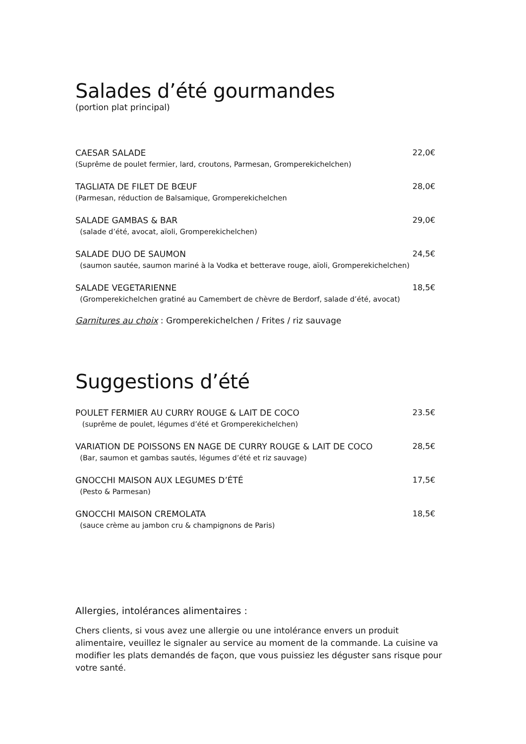Salades d’été gourmandes
(portion plat principal)
CAESAR SALADE
(Suprême de poulet fermier, lard, croutons, Parmesan, Gromperekichelchen)
22,0€
TAGLIATA DE FILET DE BŒUF
(Parmesan, réduction de Balsamique, Gromperekichelchen
28,0€
SALADE GAMBAS & BAR
(salade d’été, avocat, aïoli, Gromperekichelchen)
29,0€
SALADE DUO DE SAUMON
(saumon sautée, saumon mariné à la Vodka et betterave rouge, aïoli, Gromperekichelchen)
24,5€
SALADE VEGETARIENNE
(Gromperekichelchen gratiné au Camembert de chèvre de Berdorf, salade d’été, avocat)
18,5€
Garnitures au choix : Gromperekichelchen / Frites / riz sauvage
Suggestions d’été
POULET FERMIER AU CURRY ROUGE & LAIT DE COCO
(suprême de poulet, légumes d’été et Gromperekichelchen)
23.5€
VARIATION DE POISSONS EN NAGE DE CURRY ROUGE & LAIT DE COCO
(Bar, saumon et gambas sautés, légumes d’été et riz sauvage)
28,5€
GNOCCHI MAISON AUX LEGUMES D’ÉTÉ
(Pesto & Parmesan)
17,5€
GNOCCHI MAISON CREMOLATA
(sauce crème au jambon cru & champignons de Paris)
18,5€
Allergies, intolérances alimentaires :
Chers clients, si vous avez une allergie ou une intolérance envers un produit alimentaire, veuillez le signaler au service au moment de la commande. La cuisine va modifier les plats demandés de façon, que vous puissiez les déguster sans risque pour votre santé.